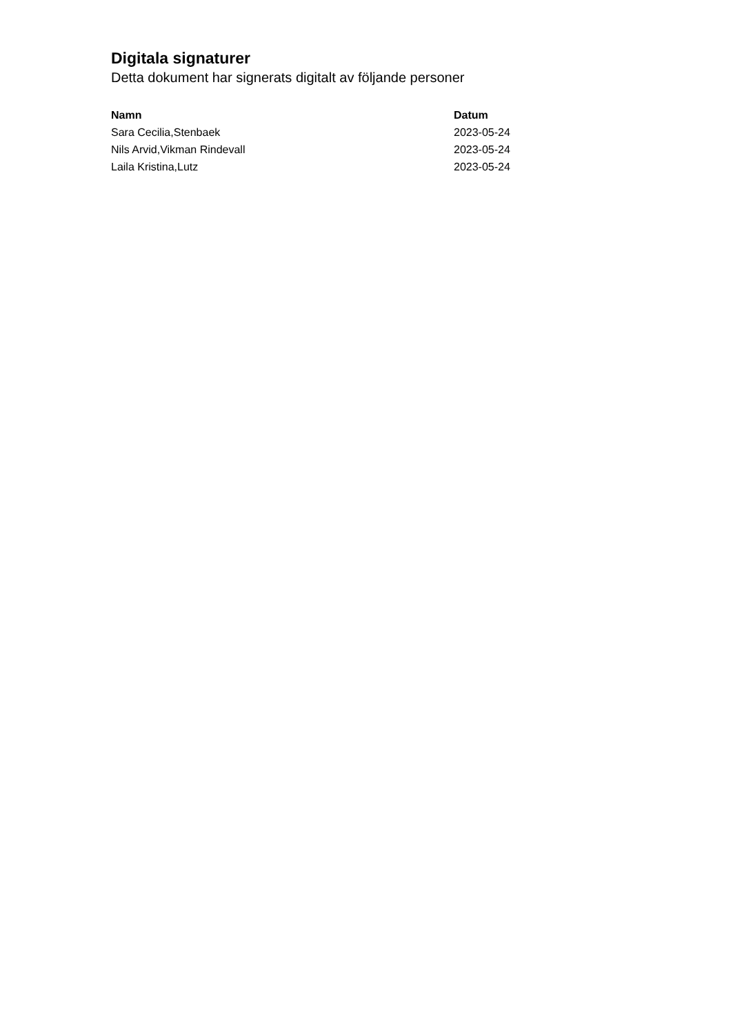Digitala signaturer
Detta dokument har signerats digitalt av följande personer
| Namn | Datum |
| --- | --- |
| Sara Cecilia,Stenbaek | 2023-05-24 |
| Nils Arvid,Vikman Rindevall | 2023-05-24 |
| Laila Kristina,Lutz | 2023-05-24 |